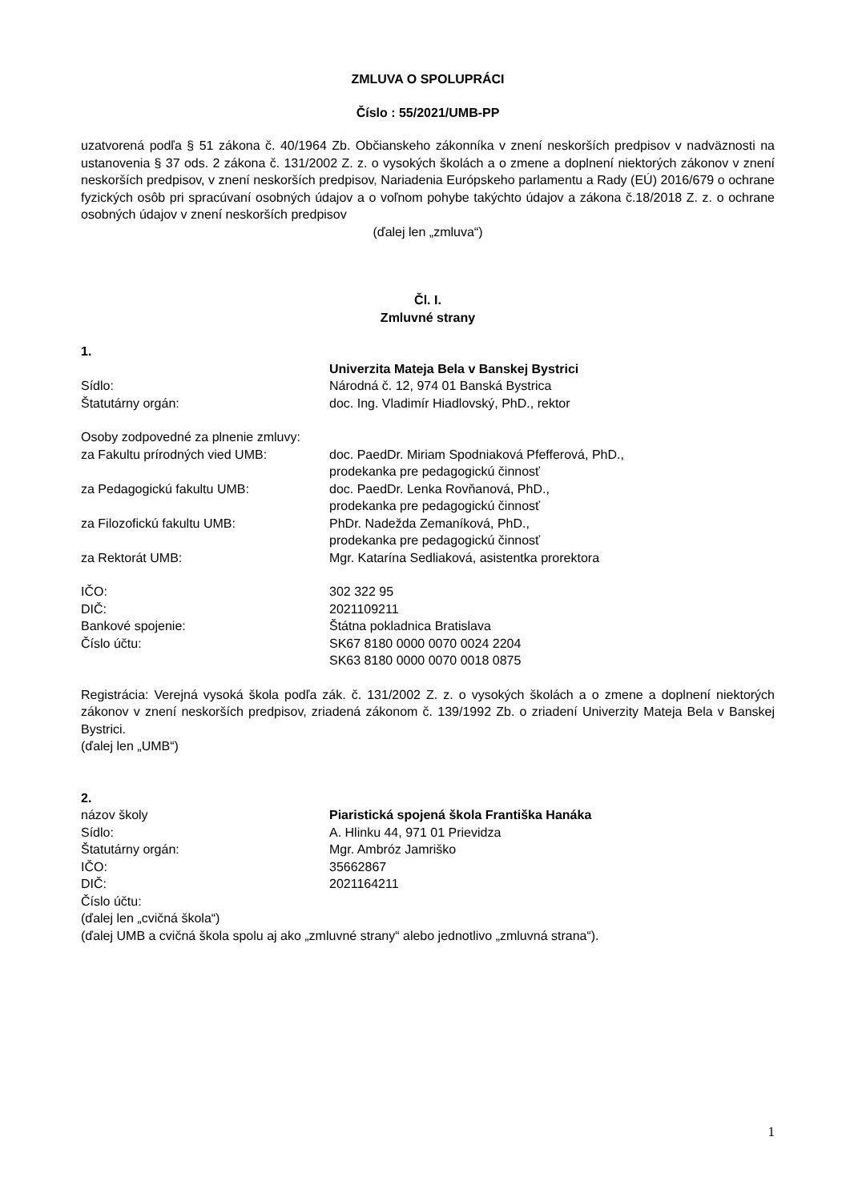ZMLUVA O SPOLUPRÁCI
Číslo : 55/2021/UMB-PP
uzatvorená podľa § 51 zákona č. 40/1964 Zb. Občianskeho zákonníka v znení neskorších predpisov v nadväznosti na ustanovenia § 37 ods. 2 zákona č. 131/2002 Z. z. o vysokých školách a o zmene a doplnení niektorých zákonov v znení neskorších predpisov, v znení neskorších predpisov, Nariadenia Európskeho parlamentu a Rady (EÚ) 2016/679 o ochrane fyzických osôb pri spracúvaní osobných údajov a o voľnom pohybe takýchto údajov a zákona č.18/2018 Z. z. o ochrane osobných údajov v znení neskorších predpisov
(ďalej len „zmluva“)
Čl. I.
Zmluvné strany
1.
Univerzita Mateja Bela v Banskej Bystrici
Sídlo: Národná č. 12, 974 01 Banská Bystrica
Štatutárny orgán: doc. Ing. Vladimír Hiadlovský, PhD., rektor
Osoby zodpovedné za plnenie zmluvy:
za Fakultu prírodných vied UMB: doc. PaedDr. Miriam Spodniaková Pfefferová, PhD.,
prodekanka pre pedagogickú činnosť
za Pedagogickú fakultu UMB: doc. PaedDr. Lenka Rovňanová, PhD.,
prodekanka pre pedagogickú činnosť
za Filozofickú fakultu UMB: PhDr. Nadežda Zemaníková, PhD.,
prodekanka pre pedagogickú činnosť
za Rektorát UMB: Mgr. Katarína Sedliaková, asistentka prorektora
IČO: 302 322 95
DIČ: 2021109211
Bankové spojenie: Štátna pokladnica Bratislava
Číslo účtu: SK67 8180 0000 0070 0024 2204
SK63 8180 0000 0070 0018 0875
Registrácia: Verejná vysoká škola podľa zák. č. 131/2002 Z. z. o vysokých školách a o zmene a doplnení niektorých zákonov v znení neskorších predpisov, zriadená zákonom č. 139/1992 Zb. o zriadení Univerzity Mateja Bela v Banskej Bystrici.
(ďalej len „UMB“)
2.
názov školy Piaristická spojená škola Františka Hanáka
Sídlo: A. Hlinku 44, 971 01 Prievidza
Štatutárny orgán: Mgr. Ambróz Jamriško
IČO: 35662867
DIČ: 2021164211
Číslo účtu:
(ďalej len „cvičná škola“)
(ďalej UMB a cvičná škola spolu aj ako „zmluvné strany“ alebo jednotlivo „zmluvná strana“).
1